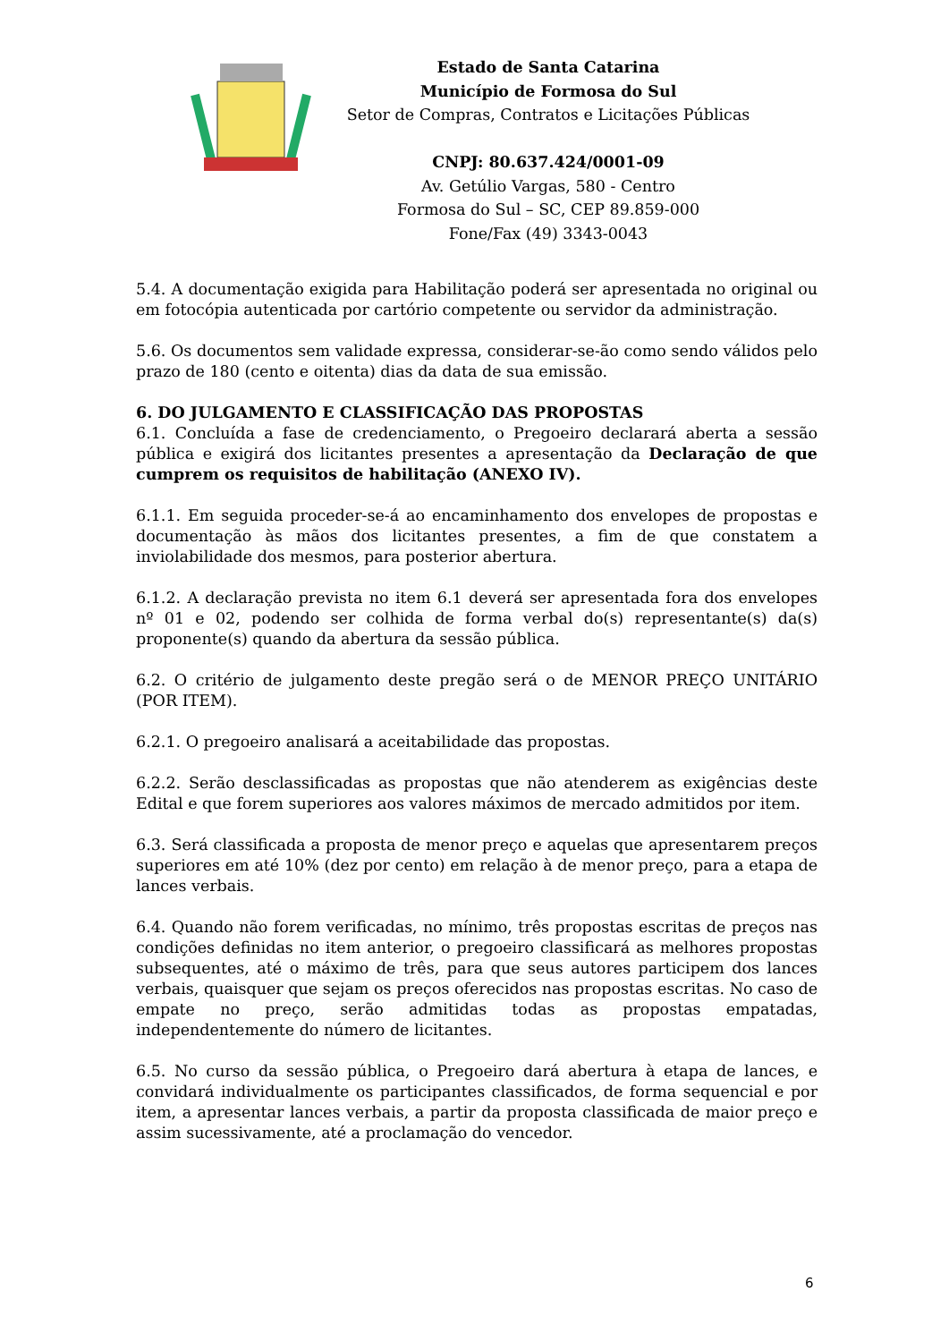Estado de Santa Catarina
Município de Formosa do Sul
Setor de Compras, Contratos e Licitações Públicas
CNPJ: 80.637.424/0001-09
Av. Getúlio Vargas, 580 - Centro
Formosa do Sul – SC, CEP 89.859-000
Fone/Fax (49) 3343-0043
5.4. A documentação exigida para Habilitação poderá ser apresentada no original ou em fotocópia autenticada por cartório competente ou servidor da administração.
5.6. Os documentos sem validade expressa, considerar-se-ão como sendo válidos pelo prazo de 180 (cento e oitenta) dias da data de sua emissão.
6. DO JULGAMENTO E CLASSIFICAÇÃO DAS PROPOSTAS
6.1. Concluída a fase de credenciamento, o Pregoeiro declarará aberta a sessão pública e exigirá dos licitantes presentes a apresentação da Declaração de que cumprem os requisitos de habilitação (ANEXO IV).
6.1.1. Em seguida proceder-se-á ao encaminhamento dos envelopes de propostas e documentação às mãos dos licitantes presentes, a fim de que constatem a inviolabilidade dos mesmos, para posterior abertura.
6.1.2. A declaração prevista no item 6.1 deverá ser apresentada fora dos envelopes nº 01 e 02, podendo ser colhida de forma verbal do(s) representante(s) da(s) proponente(s) quando da abertura da sessão pública.
6.2. O critério de julgamento deste pregão será o de MENOR PREÇO UNITÁRIO (POR ITEM).
6.2.1. O pregoeiro analisará a aceitabilidade das propostas.
6.2.2. Serão desclassificadas as propostas que não atenderem as exigências deste Edital e que forem superiores aos valores máximos de mercado admitidos por item.
6.3. Será classificada a proposta de menor preço e aquelas que apresentarem preços superiores em até 10% (dez por cento) em relação à de menor preço, para a etapa de lances verbais.
6.4. Quando não forem verificadas, no mínimo, três propostas escritas de preços nas condições definidas no item anterior, o pregoeiro classificará as melhores propostas subsequentes, até o máximo de três, para que seus autores participem dos lances verbais, quaisquer que sejam os preços oferecidos nas propostas escritas. No caso de empate no preço, serão admitidas todas as propostas empatadas, independentemente do número de licitantes.
6.5. No curso da sessão pública, o Pregoeiro dará abertura à etapa de lances, e convidará individualmente os participantes classificados, de forma sequencial e por item, a apresentar lances verbais, a partir da proposta classificada de maior preço e assim sucessivamente, até a proclamação do vencedor.
6